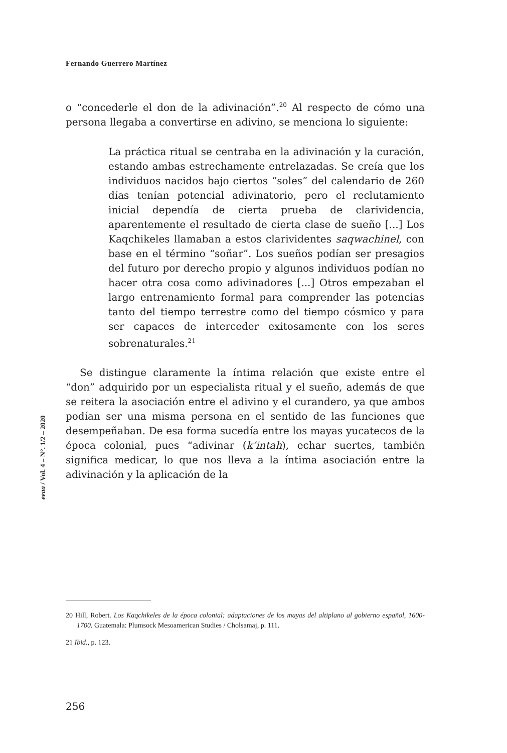Fernando Guerrero Martínez
eeaa / Vol. 4 – N°. 1/2 – 2020
o “concederle el don de la adivinación”.<sup>20</sup> Al respecto de cómo una persona llegaba a convertirse en adivino, se menciona lo siguiente:
La práctica ritual se centraba en la adivinación y la curación, estando ambas estrechamente entrelazadas. Se creía que los individuos nacidos bajo ciertos “soles” del calendario de 260 días tenían potencial adivinatorio, pero el reclutamiento inicial dependía de cierta prueba de clarividencia, aparentemente el resultado de cierta clase de sueño [...] Los Kaqchikeles llamaban a estos clarividentes saqwachinel, con base en el término “soñar”. Los sueños podían ser presagios del futuro por derecho propio y algunos individuos podían no hacer otra cosa como adivinadores [...] Otros empezaban el largo entrenamiento formal para comprender las potencias tanto del tiempo terrestre como del tiempo cósmico y para ser capaces de interceder exitosamente con los seres sobrenaturales.<sup>21</sup>
Se distingue claramente la íntima relación que existe entre el “don” adquirido por un especialista ritual y el sueño, además de que se reitera la asociación entre el adivino y el curandero, ya que ambos podían ser una misma persona en el sentido de las funciones que desempeñaban. De esa forma sucedía entre los mayas yucatecos de la época colonial, pues “adivinar (k’intah), echar suertes, también significa medicar, lo que nos lleva a la íntima asociación entre la adivinación y la aplicación de la
20 Hill, Robert. Los Kaqchikeles de la época colonial: adaptaciones de los mayas del altiplano al gobierno español, 1600-1700. Guatemala: Plumsock Mesoamerican Studies / Cholsamaj, p. 111.
21 Ibid., p. 123.
256